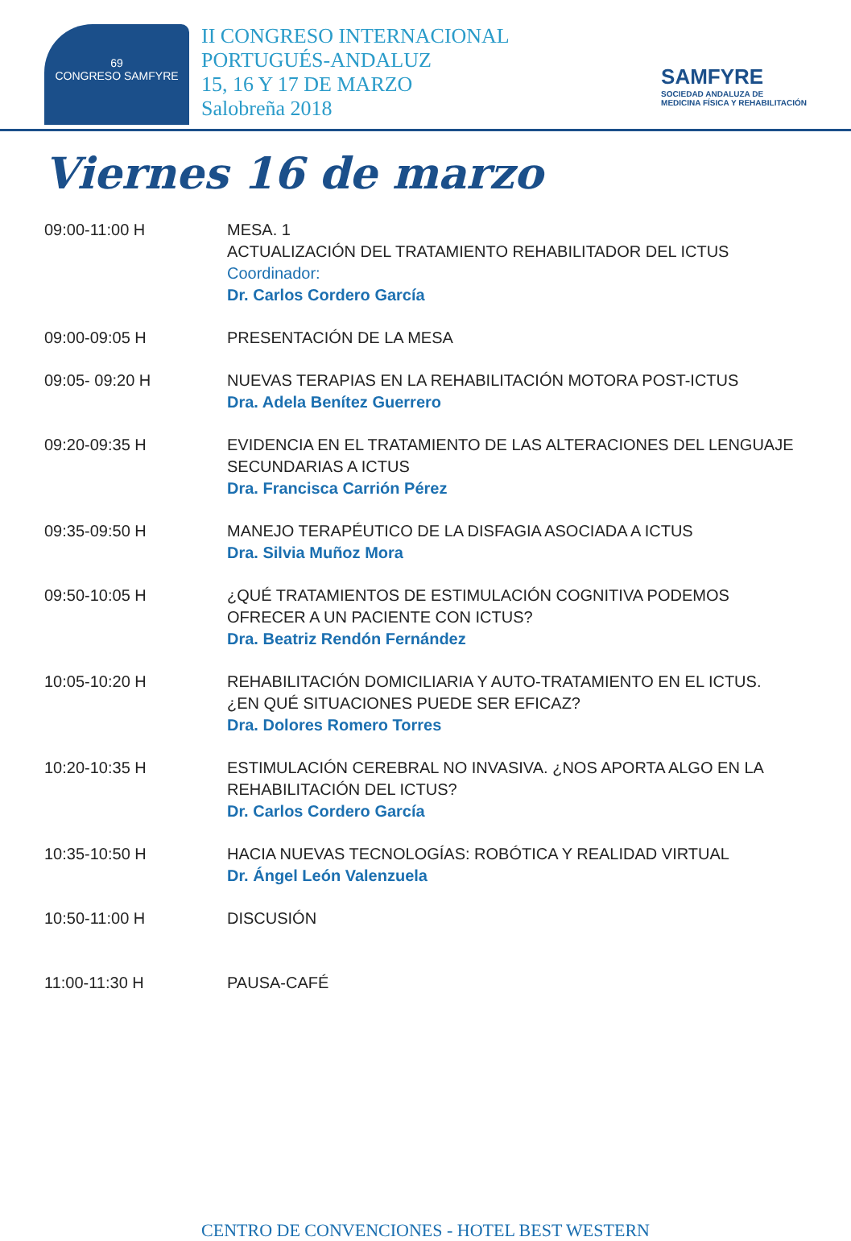69
CONGRESO SAMFYRE
II CONGRESO INTERNACIONAL
PORTUGUÉS-ANDALUZ
15, 16 Y 17 DE MARZO
Salobreña 2018
SAMFYRE
SOCIEDAD ANDALUZA DE
MEDICINA FÍSICA Y REHABILITACIÓN
Viernes 16 de marzo
| 09:00-11:00 H | MESA. 1 ACTUALIZACIÓN DEL TRATAMIENTO REHABILITADOR DEL ICTUS Coordinador: Dr. Carlos Cordero García |
| 09:00-09:05 H | PRESENTACIÓN DE LA MESA |
| 09:05- 09:20 H | NUEVAS TERAPIAS EN LA REHABILITACIÓN MOTORA POST-ICTUS Dra. Adela Benítez Guerrero |
| 09:20-09:35 H | EVIDENCIA EN EL TRATAMIENTO DE LAS ALTERACIONES DEL LENGUAJE SECUNDARIAS A ICTUS Dra. Francisca Carrión Pérez |
| 09:35-09:50 H | MANEJO TERAPÉUTICO DE LA DISFAGIA ASOCIADA A ICTUS Dra. Silvia Muñoz Mora |
| 09:50-10:05 H | ¿QUÉ TRATAMIENTOS DE ESTIMULACIÓN COGNITIVA PODEMOS OFRECER A UN PACIENTE CON ICTUS? Dra. Beatriz Rendón Fernández |
| 10:05-10:20 H | REHABILITACIÓN DOMICILIARIA Y AUTO-TRATAMIENTO EN EL ICTUS. ¿EN QUÉ SITUACIONES PUEDE SER EFICAZ? Dra. Dolores Romero Torres |
| 10:20-10:35 H | ESTIMULACIÓN CEREBRAL NO INVASIVA. ¿NOS APORTA ALGO EN LA REHABILITACIÓN DEL ICTUS? Dr. Carlos Cordero García |
| 10:35-10:50 H | HACIA NUEVAS TECNOLOGÍAS: ROBÓTICA Y REALIDAD VIRTUAL Dr. Ángel León Valenzuela |
| 10:50-11:00 H | DISCUSIÓN |
| 11:00-11:30 H | PAUSA-CAFÉ |
CENTRO DE CONVENCIONES - HOTEL BEST WESTERN